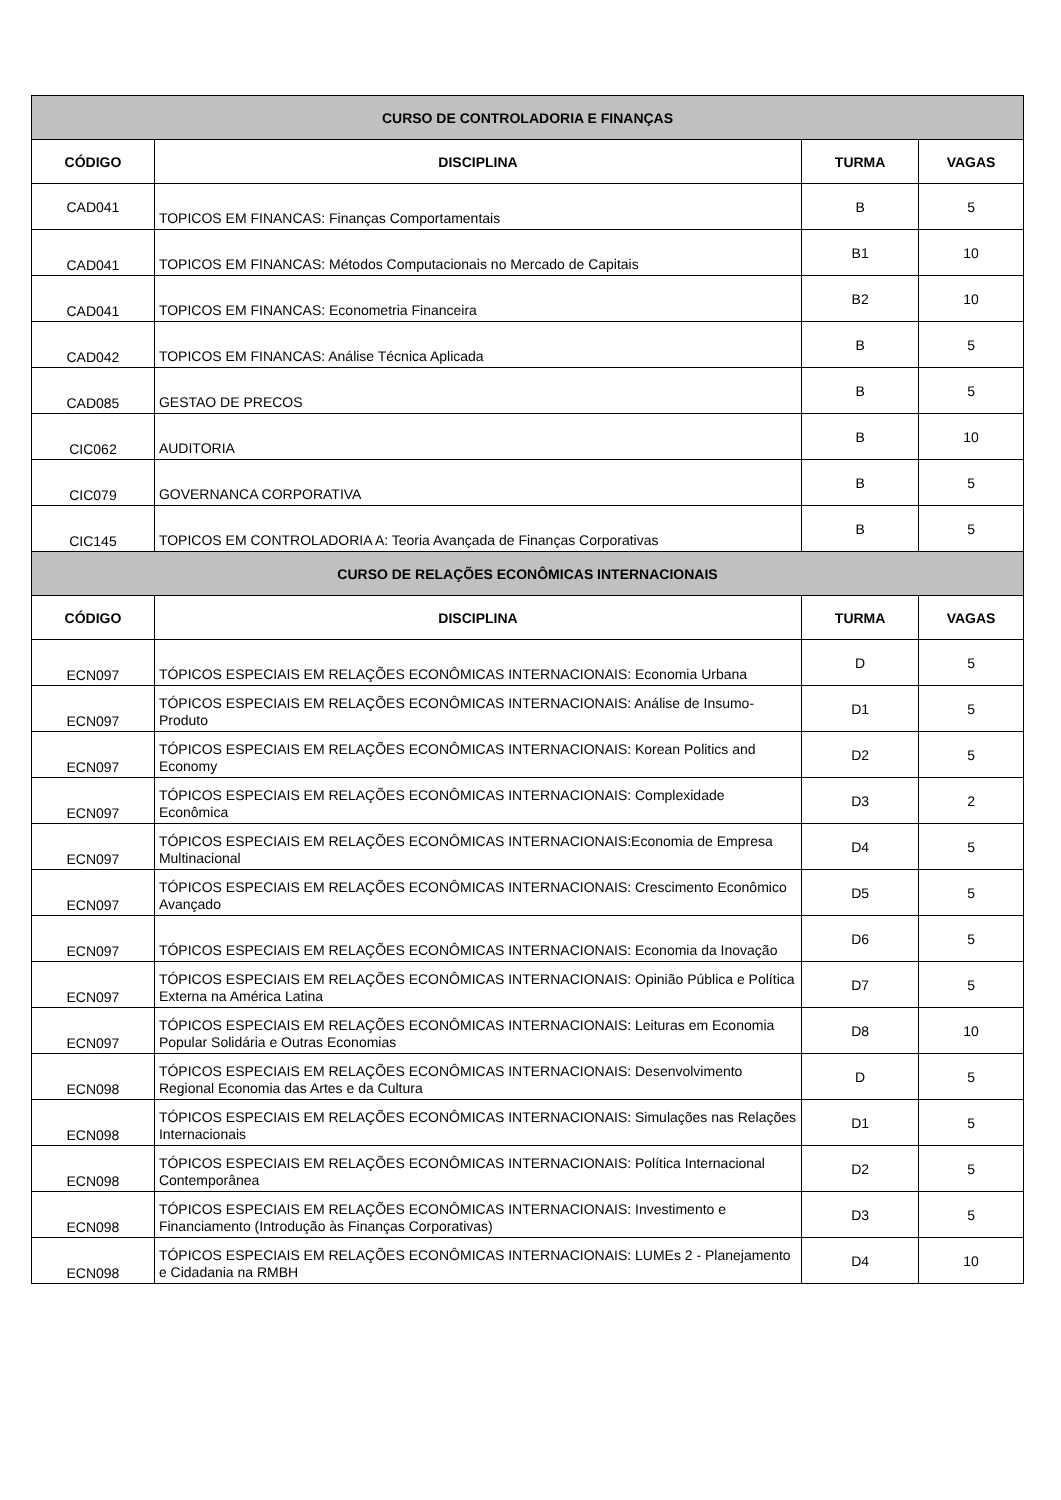| CURSO DE CONTROLADORIA E FINANÇAS | | | |
| CÓDIGO | DISCIPLINA | TURMA | VAGAS |
| CAD041 | TOPICOS EM FINANCAS: Finanças Comportamentais | B | 5 |
| CAD041 | TOPICOS EM FINANCAS: Métodos Computacionais no Mercado de Capitais | B1 | 10 |
| CAD041 | TOPICOS EM FINANCAS: Econometria Financeira | B2 | 10 |
| CAD042 | TOPICOS EM FINANCAS: Análise Técnica Aplicada | B | 5 |
| CAD085 | GESTAO DE PRECOS | B | 5 |
| CIC062 | AUDITORIA | B | 10 |
| CIC079 | GOVERNANCA CORPORATIVA | B | 5 |
| CIC145 | TOPICOS EM CONTROLADORIA A: Teoria Avançada de Finanças Corporativas | B | 5 |
| CURSO DE RELAÇÕES ECONÔMICAS INTERNACIONAIS | | | |
| CÓDIGO | DISCIPLINA | TURMA | VAGAS |
| ECN097 | TÓPICOS ESPECIAIS EM RELAÇÕES ECONÔMICAS INTERNACIONAIS: Economia Urbana | D | 5 |
| ECN097 | TÓPICOS ESPECIAIS EM RELAÇÕES ECONÔMICAS INTERNACIONAIS: Análise de Insumo-Produto | D1 | 5 |
| ECN097 | TÓPICOS ESPECIAIS EM RELAÇÕES ECONÔMICAS INTERNACIONAIS: Korean Politics and Economy | D2 | 5 |
| ECN097 | TÓPICOS ESPECIAIS EM RELAÇÕES ECONÔMICAS INTERNACIONAIS: Complexidade Econômica | D3 | 2 |
| ECN097 | TÓPICOS ESPECIAIS EM RELAÇÕES ECONÔMICAS INTERNACIONAIS:Economia de Empresa Multinacional | D4 | 5 |
| ECN097 | TÓPICOS ESPECIAIS EM RELAÇÕES ECONÔMICAS INTERNACIONAIS: Crescimento Econômico Avançado | D5 | 5 |
| ECN097 | TÓPICOS ESPECIAIS EM RELAÇÕES ECONÔMICAS INTERNACIONAIS: Economia da Inovação | D6 | 5 |
| ECN097 | TÓPICOS ESPECIAIS EM RELAÇÕES ECONÔMICAS INTERNACIONAIS: Opinião Pública e Política Externa na América Latina | D7 | 5 |
| ECN097 | TÓPICOS ESPECIAIS EM RELAÇÕES ECONÔMICAS INTERNACIONAIS: Leituras em Economia Popular Solidária e Outras Economias | D8 | 10 |
| ECN098 | TÓPICOS ESPECIAIS EM RELAÇÕES ECONÔMICAS INTERNACIONAIS: Desenvolvimento Regional Economia das Artes e da Cultura | D | 5 |
| ECN098 | TÓPICOS ESPECIAIS EM RELAÇÕES ECONÔMICAS INTERNACIONAIS: Simulações nas Relações Internacionais | D1 | 5 |
| ECN098 | TÓPICOS ESPECIAIS EM RELAÇÕES ECONÔMICAS INTERNACIONAIS: Política Internacional Contemporânea | D2 | 5 |
| ECN098 | TÓPICOS ESPECIAIS EM RELAÇÕES ECONÔMICAS INTERNACIONAIS: Investimento e Financiamento (Introdução às Finanças Corporativas) | D3 | 5 |
| ECN098 | TÓPICOS ESPECIAIS EM RELAÇÕES ECONÔMICAS INTERNACIONAIS: LUMEs 2 - Planejamento e Cidadania na RMBH | D4 | 10 |